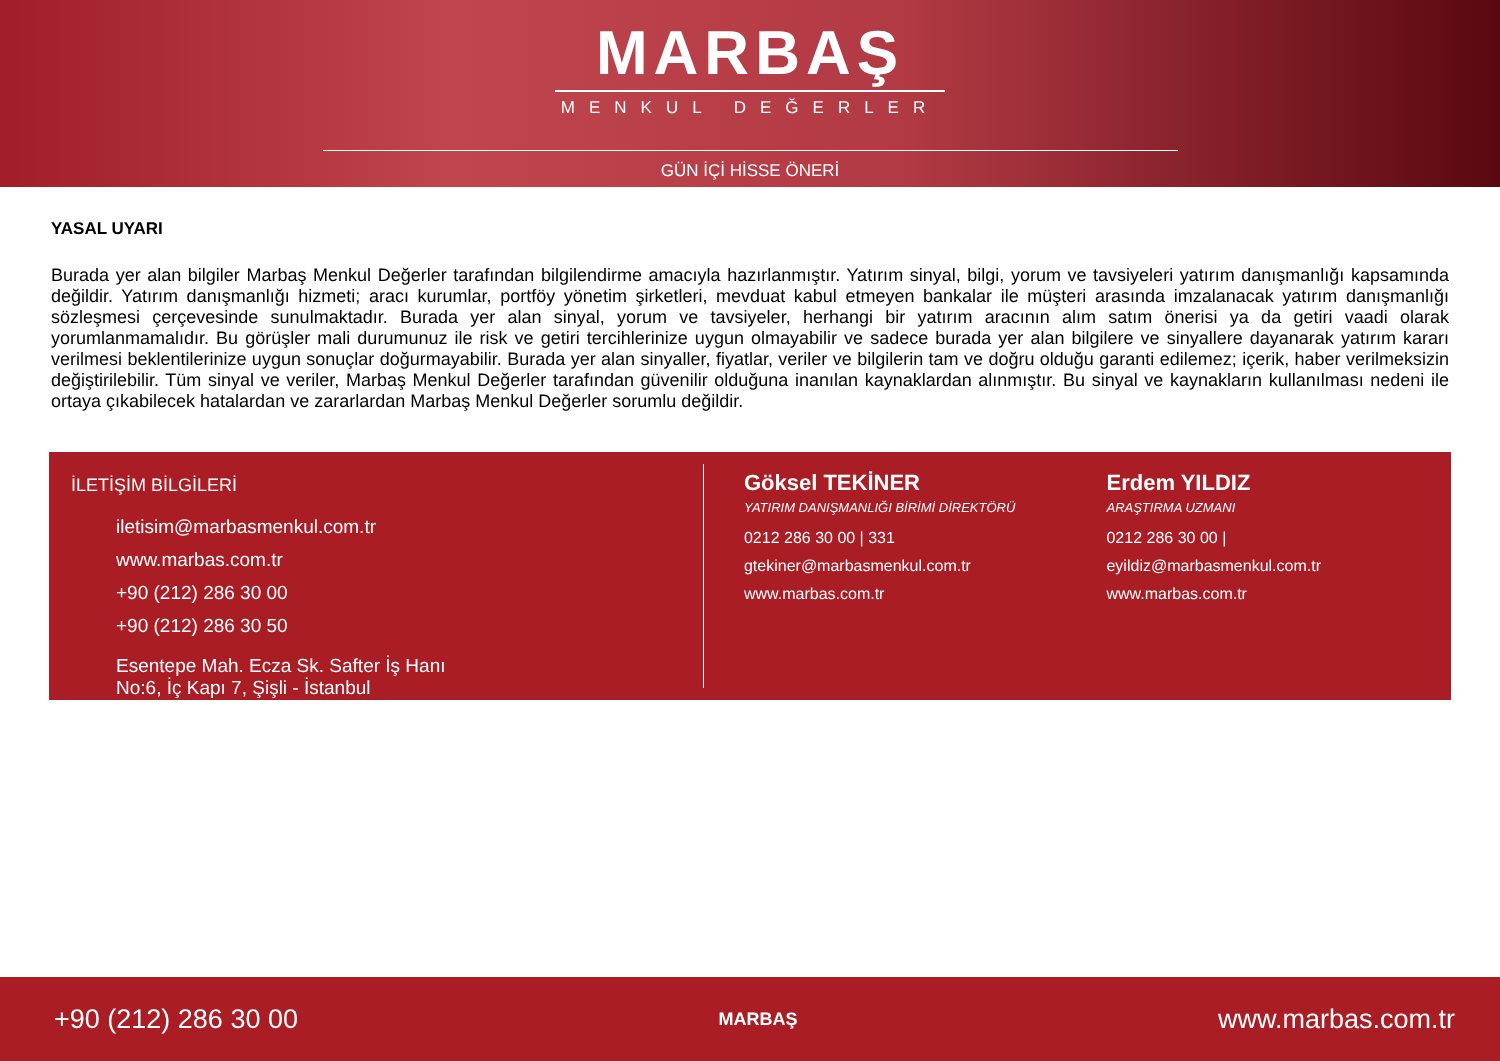MARBAŞ
MENKUL DEĞERLER
GÜN İÇİ HİSSE ÖNERİ
YASAL UYARI
Burada yer alan bilgiler Marbaş Menkul Değerler tarafından bilgilendirme amacıyla hazırlanmıştır. Yatırım sinyal, bilgi, yorum ve tavsiyeleri yatırım danışmanlığı kapsamında değildir. Yatırım danışmanlığı hizmeti; aracı kurumlar, portföy yönetim şirketleri, mevduat kabul etmeyen bankalar ile müşteri arasında imzalanacak yatırım danışmanlığı sözleşmesi çerçevesinde sunulmaktadır. Burada yer alan sinyal, yorum ve tavsiyeler, herhangi bir yatırım aracının alım satım önerisi ya da getiri vaadi olarak yorumlanmamalıdır. Bu görüşler mali durumunuz ile risk ve getiri tercihlerinize uygun olmayabilir ve sadece burada yer alan bilgilere ve sinyallere dayanarak yatırım kararı verilmesi beklentilerinize uygun sonuçlar doğurmayabilir. Burada yer alan sinyaller, fiyatlar, veriler ve bilgilerin tam ve doğru olduğu garanti edilemez; içerik, haber verilmeksizin değiştirilebilir. Tüm sinyal ve veriler, Marbaş Menkul Değerler tarafından güvenilir olduğuna inanılan kaynaklardan alınmıştır. Bu sinyal ve kaynakların kullanılması nedeni ile ortaya çıkabilecek hatalardan ve zararlardan Marbaş Menkul Değerler sorumlu değildir.
İLETİŞİM BİLGİLERİ
iletisim@marbasmenkul.com.tr
www.marbas.com.tr
+90 (212) 286 30 00
+90 (212) 286 30 50
Esentepe Mah. Ecza Sk. Safter İş Hanı
No:6, İç Kapı 7, Şişli - İstanbul
Göksel TEKİNER
YATIRIM DANIŞMANLIĞI BİRİMİ DİREKTÖRÜ
0212 286 30 00 | 331
gtekiner@marbasmenkul.com.tr
www.marbas.com.tr
Erdem YILDIZ
ARAŞTIRMA UZMANI
0212 286 30 00 |
eyildiz@marbasmenkul.com.tr
www.marbas.com.tr
+90 (212) 286 30 00 MARBAŞ www.marbas.com.tr